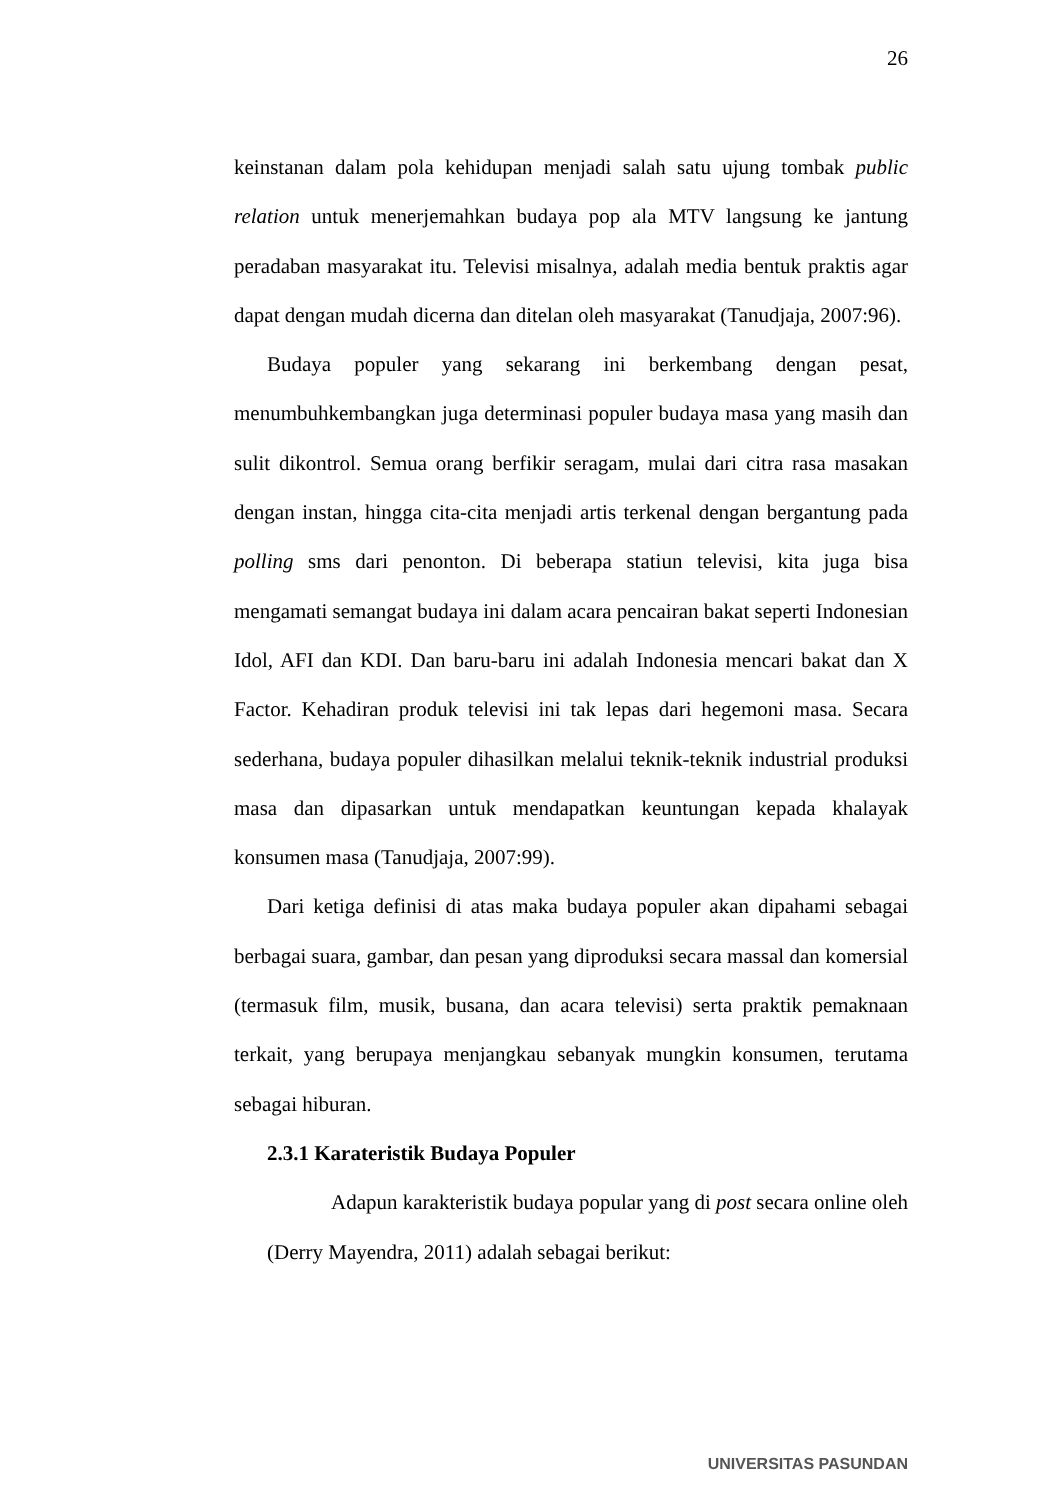26
keinstanan dalam pola kehidupan menjadi salah satu ujung tombak public relation untuk menerjemahkan budaya pop ala MTV langsung ke jantung peradaban masyarakat itu. Televisi misalnya, adalah media bentuk praktis agar dapat dengan mudah dicerna dan ditelan oleh masyarakat (Tanudjaja, 2007:96).
Budaya populer yang sekarang ini berkembang dengan pesat, menumbuhkembangkan juga determinasi populer budaya masa yang masih dan sulit dikontrol. Semua orang berfikir seragam, mulai dari citra rasa masakan dengan instan, hingga cita-cita menjadi artis terkenal dengan bergantung pada polling sms dari penonton. Di beberapa statiun televisi, kita juga bisa mengamati semangat budaya ini dalam acara pencairan bakat seperti Indonesian Idol, AFI dan KDI. Dan baru-baru ini adalah Indonesia mencari bakat dan X Factor. Kehadiran produk televisi ini tak lepas dari hegemoni masa. Secara sederhana, budaya populer dihasilkan melalui teknik-teknik industrial produksi masa dan dipasarkan untuk mendapatkan keuntungan kepada khalayak konsumen masa (Tanudjaja, 2007:99).
Dari ketiga definisi di atas maka budaya populer akan dipahami sebagai berbagai suara, gambar, dan pesan yang diproduksi secara massal dan komersial (termasuk film, musik, busana, dan acara televisi) serta praktik pemaknaan terkait, yang berupaya menjangkau sebanyak mungkin konsumen, terutama sebagai hiburan.
2.3.1 Karateristik Budaya Populer
Adapun karakteristik budaya popular yang di post secara online oleh (Derry Mayendra, 2011) adalah sebagai berikut:
UNIVERSITAS PASUNDAN